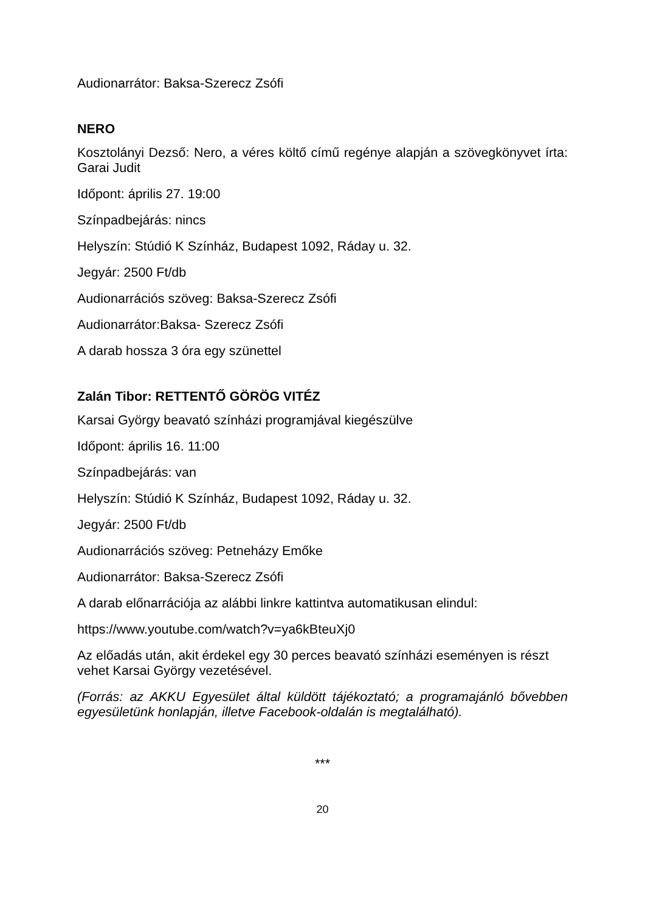Audionarrátor: Baksa-Szerecz Zsófi
NERO
Kosztolányi Dezső: Nero, a véres költő című regénye alapján a szövegkönyvet írta: Garai Judit
Időpont: április 27. 19:00
Színpadbejárás: nincs
Helyszín: Stúdió K Színház, Budapest 1092, Ráday u. 32.
Jegyár: 2500 Ft/db
Audionarrációs szöveg: Baksa-Szerecz Zsófi
Audionarrátor:Baksa- Szerecz Zsófi
A darab hossza 3 óra egy szünettel
Zalán Tibor: RETTENTŐ GÖRÖG VITÉZ
Karsai György beavató színházi programjával kiegészülve
Időpont: április 16. 11:00
Színpadbejárás: van
Helyszín: Stúdió K Színház, Budapest 1092, Ráday u. 32.
Jegyár: 2500 Ft/db
Audionarrációs szöveg: Petneházy Emőke
Audionarrátor: Baksa-Szerecz Zsófi
A darab előnarrációja az alábbi linkre kattintva automatikusan elindul:
https://www.youtube.com/watch?v=ya6kBteuXj0
Az előadás után, akit érdekel egy 30 perces beavató színházi eseményen is részt vehet Karsai György vezetésével.
(Forrás: az AKKU Egyesület által küldött tájékoztató; a programajánló bővebben egyesületünk honlapján, illetve Facebook-oldalán is megtalálható).
***
20